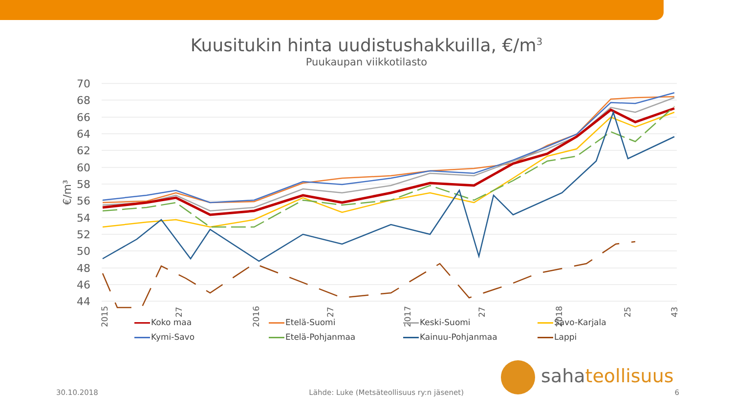Kuusitukin hinta uudistushakkuilla, €/m<sup>3</sup>
Puukaupan viikkotilasto
70
68
66
64
62
60
58
56
54
52
50
48
46
44
€/m³
2015
27
2016
27
2017
27
2018
25
43
Koko maa
Etelä-Suomi
Keski-Suomi
Savo-Karjala
Kymi-Savo
Etelä-Pohjanmaa
Kainuu-Pohjanmaa
Lappi
sahateollisuus
30.10.2018 Lähde: Luke (Metsäteollisuus ry:n jäsenet) 6